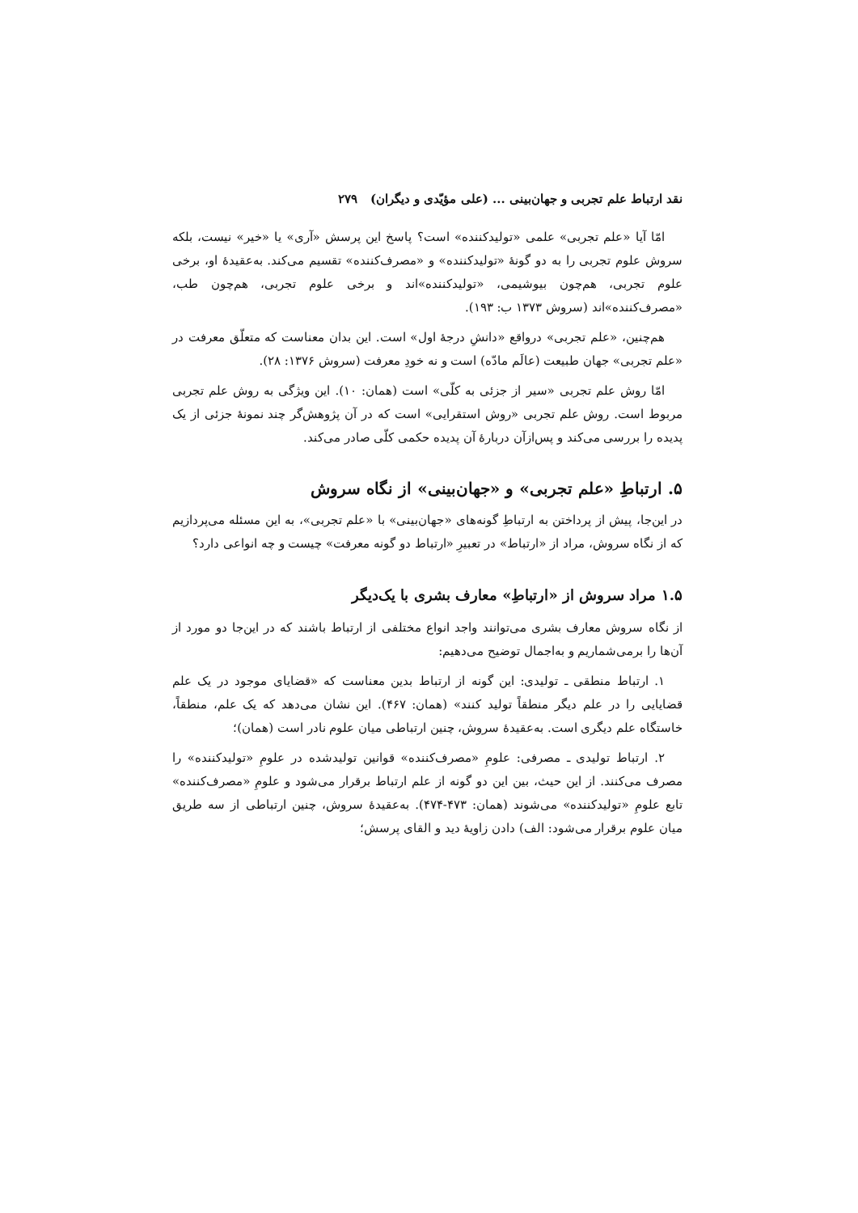نقد ارتباط علم تجربی و جهان‌بینی ... (علی مؤیّدی و دیگران) ۲۷۹
امّا آیا «علم تجربی» علمی «تولیدکننده» است؟ پاسخ این پرسش «آری» یا «خیر» نیست، بلکه سروش علوم تجربی را به دو گونهٔ «تولیدکننده» و «مصرف‌کننده» تقسیم می‌کند. به‌عقیدهٔ او، برخی علوم تجربی، هم‌چون بیوشیمی، «تولیدکننده»اند و برخی علوم تجربی، هم‌چون طب، «مصرف‌کننده»اند (سروش ۱۳۷۳ ب: ۱۹۳).
هم‌چنین، «علم تجربی» درواقع «دانشِ درجهٔ اول» است. این بدان معناست که متعلّق معرفت در «علم تجربی» جهان طبیعت (عالَم مادّه) است و نه خودِ معرفت (سروش ۱۳۷۶: ۲۸).
امّا روش علم تجربی «سیر از جزئی به کلّی» است (همان: ۱۰). این ویژگی به روش علم تجربی مربوط است. روش علم تجربی «روش استقرایی» است که در آن پژوهش‌گر چند نمونهٔ جزئی از یک پدیده را بررسی می‌کند و پس‌ازآن دربارهٔ آن پدیده حکمی کلّی صادر می‌کند.
۵. ارتباطِ «علم تجربی» و «جهان‌بینی» از نگاه سروش
در این‌جا، پیش از پرداختن به ارتباطِ گونه‌های «جهان‌بینی» با «علم تجربی»، به این مسئله می‌پردازیم که از نگاه سروش، مراد از «ارتباط» در تعبیرِ «ارتباط دو گونه معرفت» چیست و چه انواعی دارد؟
۱.۵ مراد سروش از «ارتباطِ» معارف بشری با یک‌دیگر
از نگاه سروش معارف بشری می‌توانند واجد انواع مختلفی از ارتباط باشند که در این‌جا دو مورد از آن‌ها را برمی‌شماریم و به‌اجمال توضیح می‌دهیم:
۱. ارتباط منطقی ـ تولیدی: این گونه از ارتباط بدین معناست که «قضایای موجود در یک علم قضایایی را در علم دیگر منطقاً تولید کنند» (همان: ۴۶۷). این نشان می‌دهد که یک علم، منطقاً، خاستگاه علم دیگری است. به‌عقیدهٔ سروش، چنین ارتباطی میان علوم نادر است (همان)؛
۲. ارتباط تولیدی ـ مصرفی: علومِ «مصرف‌کننده» قوانین تولیدشده در علومِ «تولیدکننده» را مصرف می‌کنند. از این حیث، بین این دو گونه از علم ارتباط برقرار می‌شود و علومِ «مصرف‌کننده» تابع علومِ «تولیدکننده» می‌شوند (همان: ۴۷۳-۴۷۴). به‌عقیدهٔ سروش، چنین ارتباطی از سه طریق میان علوم برقرار می‌شود: الف) دادن زاویهٔ دید و القای پرسش؛